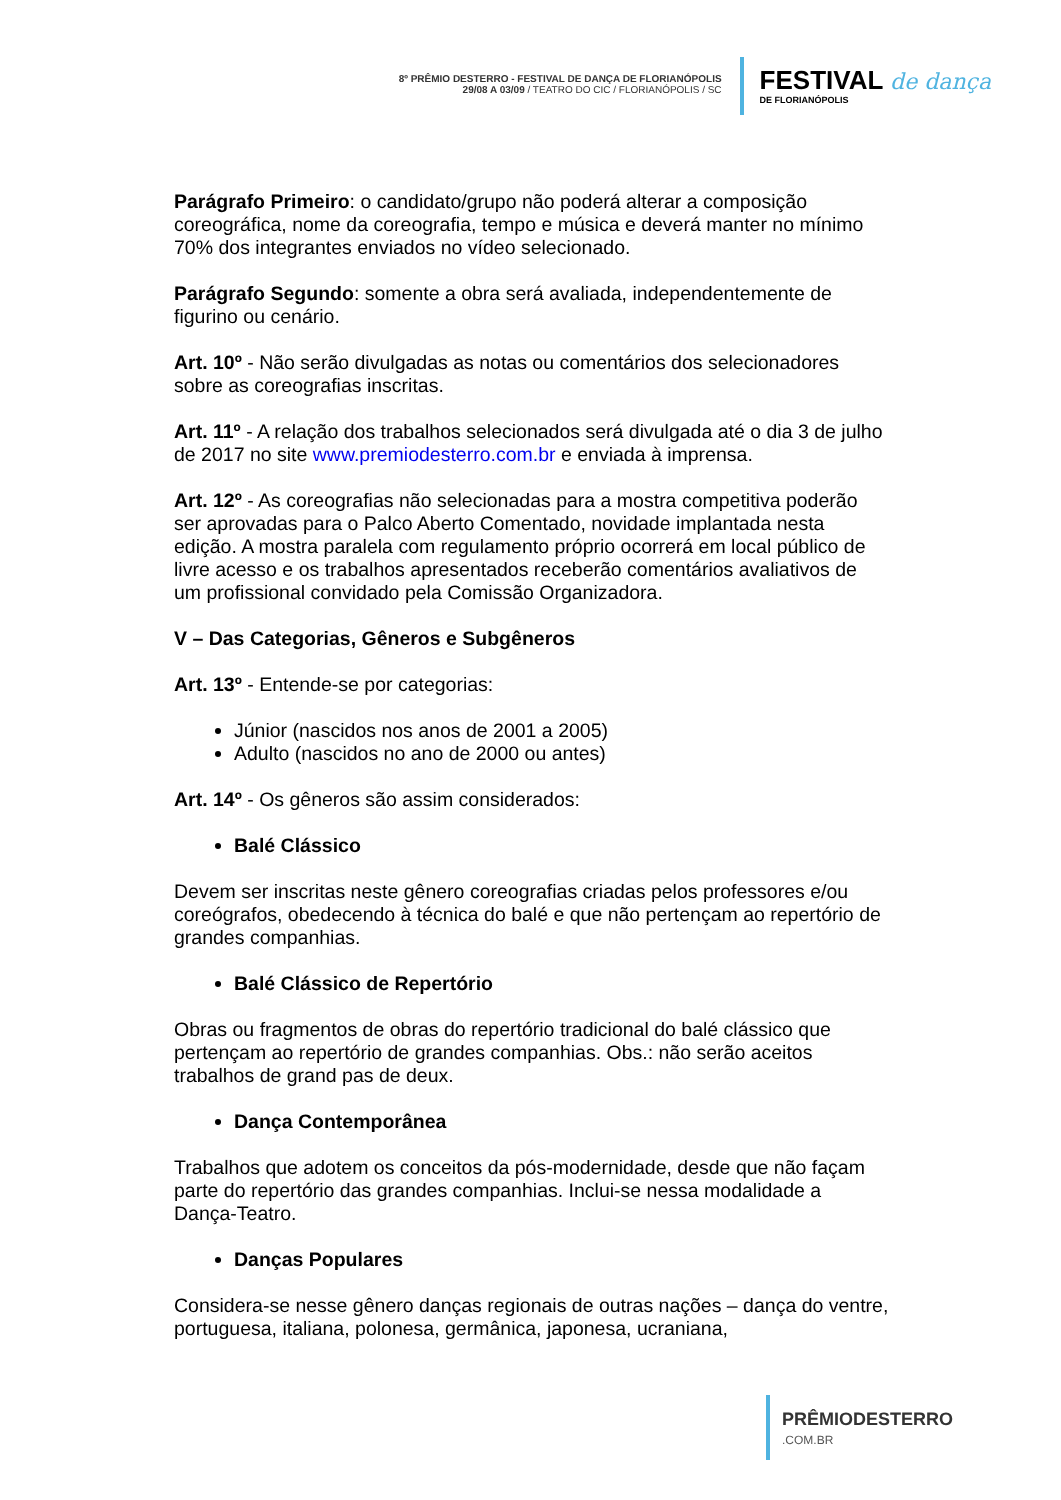8º PRÊMIO DESTERRO - FESTIVAL DE DANÇA DE FLORIANÓPOLIS
29/08 A 03/09 / TEATRO DO CIC / FLORIANÓPOLIS / SC
FESTIVAL de dança
DE FLORIANÓPOLIS
Parágrafo Primeiro: o candidato/grupo não poderá alterar a composição coreográfica, nome da coreografia, tempo e música e deverá manter no mínimo 70% dos integrantes enviados no vídeo selecionado.
Parágrafo Segundo: somente a obra será avaliada, independentemente de figurino ou cenário.
Art. 10º - Não serão divulgadas as notas ou comentários dos selecionadores sobre as coreografias inscritas.
Art. 11º - A relação dos trabalhos selecionados será divulgada até o dia 3 de julho de 2017 no site www.premiodesterro.com.br e enviada à imprensa.
Art. 12º - As coreografias não selecionadas para a mostra competitiva poderão ser aprovadas para o Palco Aberto Comentado, novidade implantada nesta edição. A mostra paralela com regulamento próprio ocorrerá em local público de livre acesso e os trabalhos apresentados receberão comentários avaliativos de um profissional convidado pela Comissão Organizadora.
V – Das Categorias, Gêneros e Subgêneros
Art. 13º - Entende-se por categorias:
Júnior (nascidos nos anos de 2001 a 2005)
Adulto (nascidos no ano de 2000 ou antes)
Art. 14º - Os gêneros são assim considerados:
Balé Clássico
Devem ser inscritas neste gênero coreografias criadas pelos professores e/ou coreógrafos, obedecendo à técnica do balé e que não pertençam ao repertório de grandes companhias.
Balé Clássico de Repertório
Obras ou fragmentos de obras do repertório tradicional do balé clássico que pertençam ao repertório de grandes companhias. Obs.: não serão aceitos trabalhos de grand pas de deux.
Dança Contemporânea
Trabalhos que adotem os conceitos da pós-modernidade, desde que não façam parte do repertório das grandes companhias. Inclui-se nessa modalidade a Dança-Teatro.
Danças Populares
Considera-se nesse gênero danças regionais de outras nações – dança do ventre, portuguesa, italiana, polonesa, germânica, japonesa, ucraniana,
PRÊMIODESTERRO.COM.BR